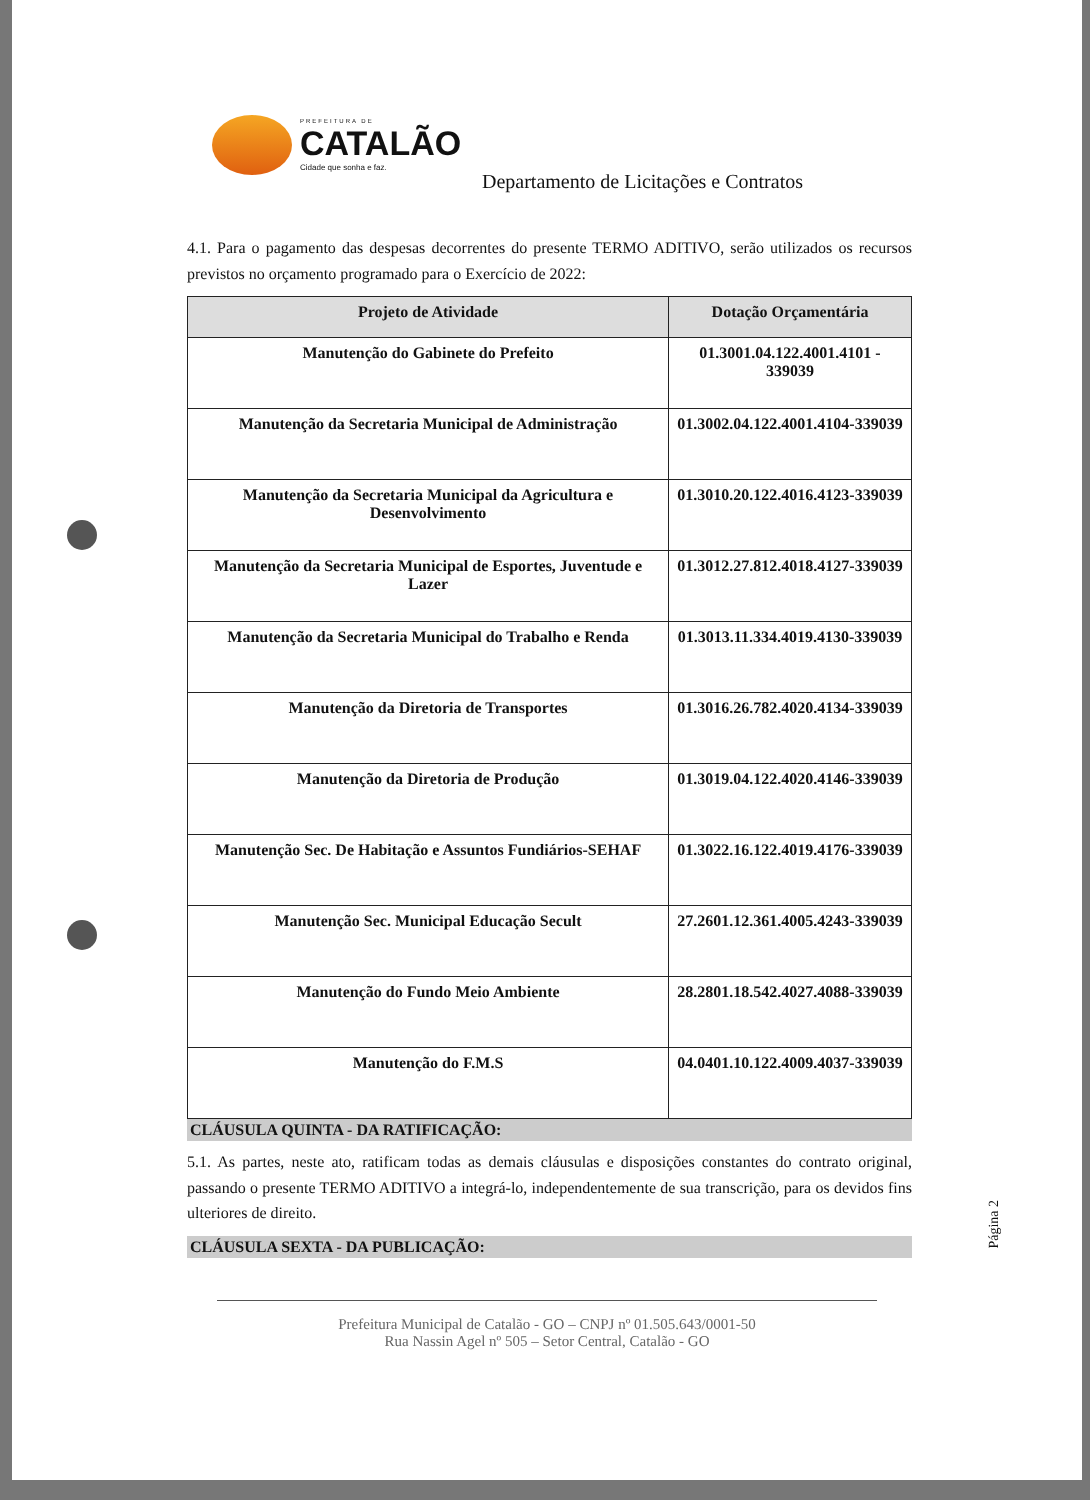PREFEITURA DE
CATALÃO
Cidade que sonha e faz.
Departamento de Licitações e Contratos
4.1. Para o pagamento das despesas decorrentes do presente TERMO ADITIVO, serão utilizados os recursos previstos no orçamento programado para o Exercício de 2022:
| Projeto de Atividade | Dotação Orçamentária |
| --- | --- |
| Manutenção do Gabinete do Prefeito | 01.3001.04.122.4001.4101 - 339039 |
| Manutenção da Secretaria Municipal de Administração | 01.3002.04.122.4001.4104-339039 |
| Manutenção da Secretaria Municipal da Agricultura e Desenvolvimento | 01.3010.20.122.4016.4123-339039 |
| Manutenção da Secretaria Municipal de Esportes, Juventude e Lazer | 01.3012.27.812.4018.4127-339039 |
| Manutenção da Secretaria Municipal do Trabalho e Renda | 01.3013.11.334.4019.4130-339039 |
| Manutenção da Diretoria de Transportes | 01.3016.26.782.4020.4134-339039 |
| Manutenção da Diretoria de Produção | 01.3019.04.122.4020.4146-339039 |
| Manutenção Sec. De Habitação e Assuntos Fundiários-SEHAF | 01.3022.16.122.4019.4176-339039 |
| Manutenção Sec. Municipal Educação Secult | 27.2601.12.361.4005.4243-339039 |
| Manutenção do Fundo Meio Ambiente | 28.2801.18.542.4027.4088-339039 |
| Manutenção do F.M.S | 04.0401.10.122.4009.4037-339039 |
CLÁUSULA QUINTA - DA RATIFICAÇÃO:
5.1. As partes, neste ato, ratificam todas as demais cláusulas e disposições constantes do contrato original, passando o presente TERMO ADITIVO a integrá-lo, independentemente de sua transcrição, para os devidos fins ulteriores de direito.
CLÁUSULA SEXTA - DA PUBLICAÇÃO:
Página 2
Prefeitura Municipal de Catalão - GO – CNPJ nº 01.505.643/0001-50
Rua Nassin Agel nº 505 – Setor Central, Catalão - GO